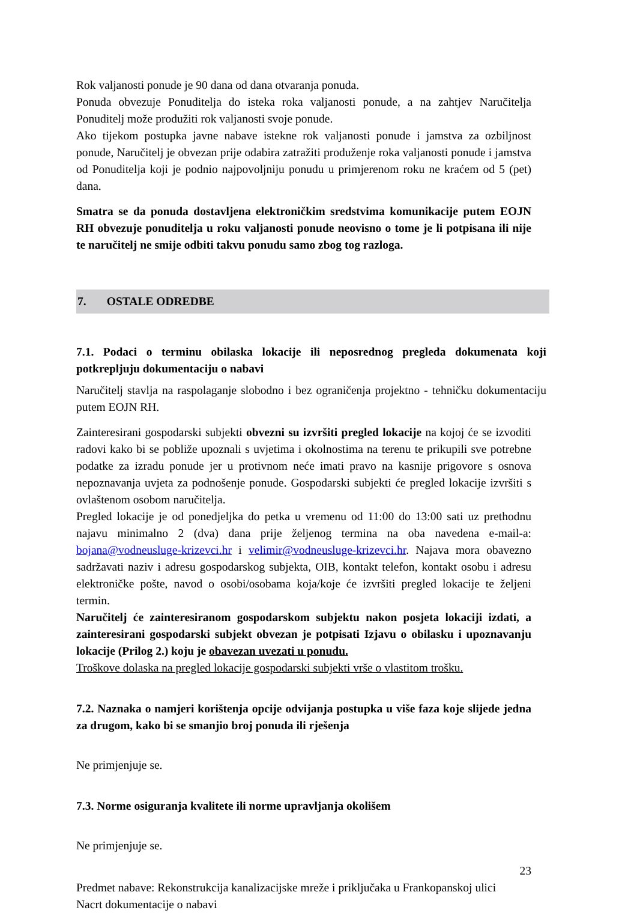Rok valjanosti ponude je 90 dana od dana otvaranja ponuda.
Ponuda obvezuje Ponuditelja do isteka roka valjanosti ponude, a na zahtjev Naručitelja Ponuditelj može produžiti rok valjanosti svoje ponude.
Ako tijekom postupka javne nabave istekne rok valjanosti ponude i jamstva za ozbiljnost ponude, Naručitelj je obvezan prije odabira zatražiti produženje roka valjanosti ponude i jamstva od Ponuditelja koji je podnio najpovoljniju ponudu u primjerenom roku ne kraćem od 5 (pet) dana.
Smatra se da ponuda dostavljena elektroničkim sredstvima komunikacije putem EOJN RH obvezuje ponuditelja u roku valjanosti ponude neovisno o tome je li potpisana ili nije te naručitelj ne smije odbiti takvu ponudu samo zbog tog razloga.
7. OSTALE ODREDBE
7.1. Podaci o terminu obilaska lokacije ili neposrednog pregleda dokumenata koji potkrepljuju dokumentaciju o nabavi
Naručitelj stavlja na raspolaganje slobodno i bez ograničenja projektno - tehničku dokumentaciju putem EOJN RH.
Zainteresirani gospodarski subjekti obvezni su izvršiti pregled lokacije na kojoj će se izvoditi radovi kako bi se pobliže upoznali s uvjetima i okolnostima na terenu te prikupili sve potrebne podatke za izradu ponude jer u protivnom neće imati pravo na kasnije prigovore s osnova nepoznavanja uvjeta za podnošenje ponude. Gospodarski subjekti će pregled lokacije izvršiti s ovlaštenom osobom naručitelja.
Pregled lokacije je od ponedjeljka do petka u vremenu od 11:00 do 13:00 sati uz prethodnu najavu minimalno 2 (dva) dana prije željenog termina na oba navedena e-mail-a: bojana@vodneusluge-krizevci.hr i velimir@vodneusluge-krizevci.hr. Najava mora obavezno sadržavati naziv i adresu gospodarskog subjekta, OIB, kontakt telefon, kontakt osobu i adresu elektroničke pošte, navod o osobi/osobama koja/koje će izvršiti pregled lokacije te željeni termin.
Naručitelj će zainteresiranom gospodarskom subjektu nakon posjeta lokaciji izdati, a zainteresirani gospodarski subjekt obvezan je potpisati Izjavu o obilasku i upoznavanju lokacije (Prilog 2.) koju je obavezan uvezati u ponudu.
Troškove dolaska na pregled lokacije gospodarski subjekti vrše o vlastitom trošku.
7.2. Naznaka o namjeri korištenja opcije odvijanja postupka u više faza koje slijede jedna za drugom, kako bi se smanjio broj ponuda ili rješenja
Ne primjenjuje se.
7.3. Norme osiguranja kvalitete ili norme upravljanja okolišem
Ne primjenjuje se.
23
Predmet nabave: Rekonstrukcija kanalizacijske mreže i priključaka u Frankopanskoj ulici
Nacrt dokumentacije o nabavi